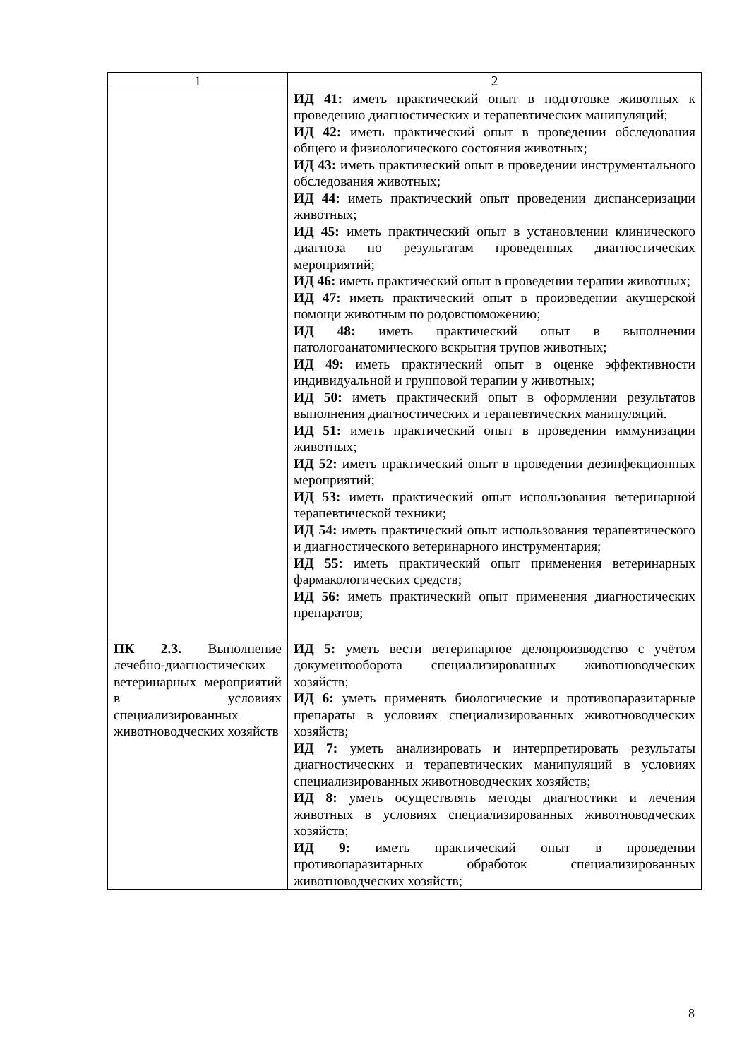| 1 | 2 |
| | ИД 41: иметь практический опыт в подготовке животных к проведению диагностических и терапевтических манипуляций; ИД 42: иметь практический опыт в проведении обследования общего и физиологического состояния животных; ИД 43: иметь практический опыт в проведении инструментального обследования животных; ИД 44: иметь практический опыт проведении диспансеризации животных; ИД 45: иметь практический опыт в установлении клинического диагноза по результатам проведенных диагностических мероприятий; ИД 46: иметь практический опыт в проведении терапии животных; ИД 47: иметь практический опыт в произведении акушерской помощи животным по родовспоможению; ИД 48: иметь практический опыт в выполнении патологоанатомического вскрытия трупов животных; ИД 49: иметь практический опыт в оценке эффективности индивидуальной и групповой терапии у животных; ИД 50: иметь практический опыт в оформлении результатов выполнения диагностических и терапевтических манипуляций. ИД 51: иметь практический опыт в проведении иммунизации животных; ИД 52: иметь практический опыт в проведении дезинфекционных мероприятий; ИД 53: иметь практический опыт использования ветеринарной терапевтической техники; ИД 54: иметь практический опыт использования терапевтического и диагностического ветеринарного инструментария; ИД 55: иметь практический опыт применения ветеринарных фармакологических средств; ИД 56: иметь практический опыт применения диагностических препаратов; |
| ПК 2.3. Выполнение лечебно-диагностических ветеринарных мероприятий в условиях специализированных животноводческих хозяйств | ИД 5: уметь вести ветеринарное делопроизводство с учётом документооборота специализированных животноводческих хозяйств; ИД 6: уметь применять биологические и противопаразитарные препараты в условиях специализированных животноводческих хозяйств; ИД 7: уметь анализировать и интерпретировать результаты диагностических и терапевтических манипуляций в условиях специализированных животноводческих хозяйств; ИД 8: уметь осуществлять методы диагностики и лечения животных в условиях специализированных животноводческих хозяйств; ИД 9: иметь практический опыт в проведении противопаразитарных обработок специализированных животноводческих хозяйств; |
8